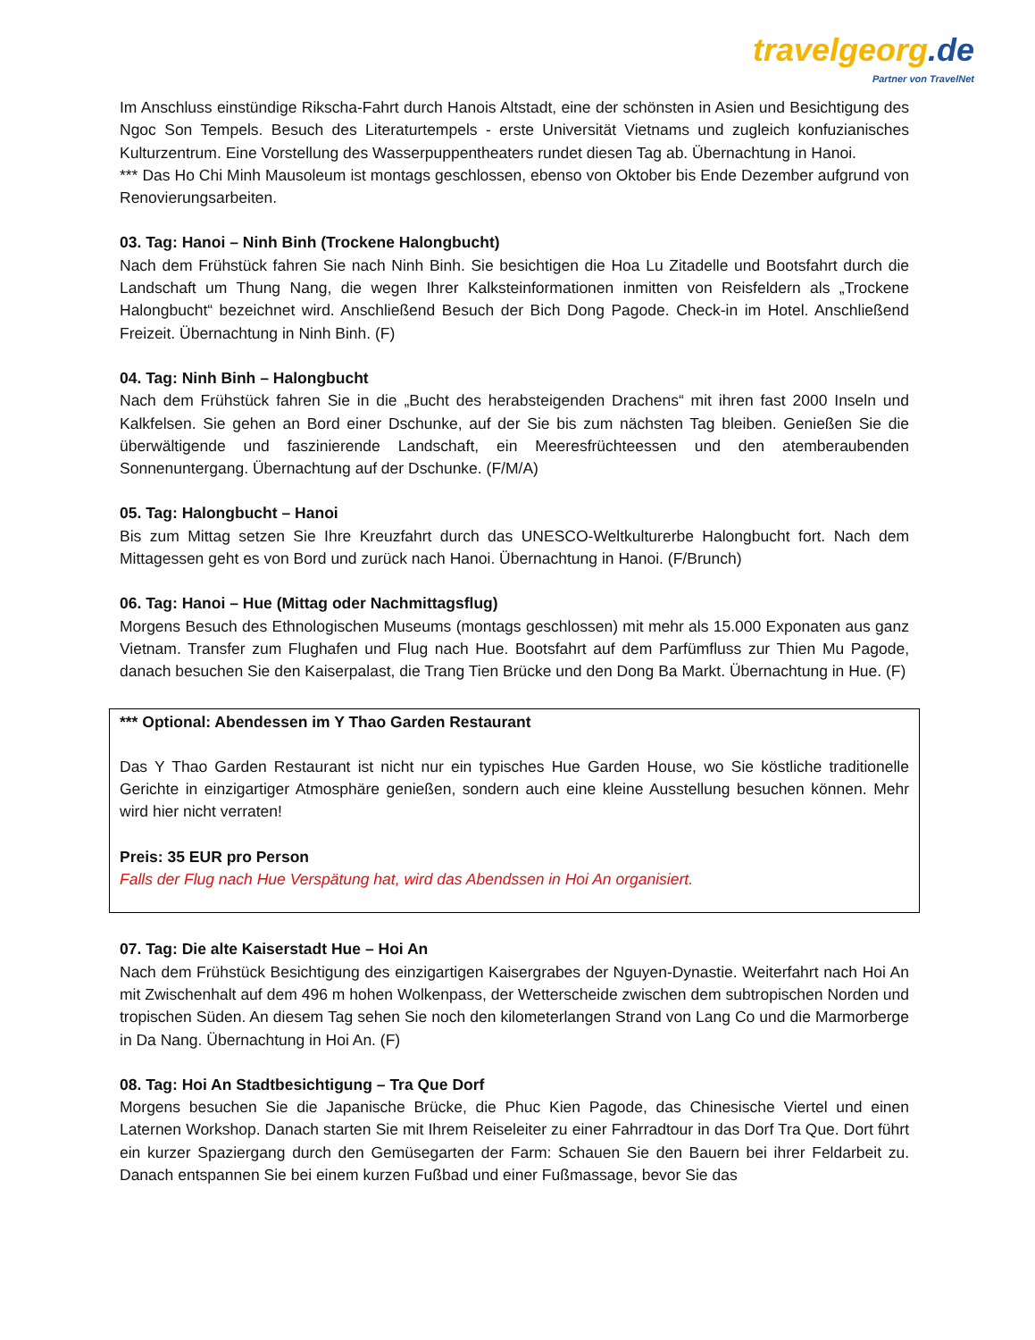travelgeorg.de
Partner von TravelNet
Im Anschluss einstündige Rikscha-Fahrt durch Hanois Altstadt, eine der schönsten in Asien und Besichtigung des Ngoc Son Tempels. Besuch des Literaturtempels - erste Universität Vietnams und zugleich konfuzianisches Kulturzentrum. Eine Vorstellung des Wasserpuppentheaters rundet diesen Tag ab. Übernachtung in Hanoi.
*** Das Ho Chi Minh Mausoleum ist montags geschlossen, ebenso von Oktober bis Ende Dezember aufgrund von Renovierungsarbeiten.
03. Tag: Hanoi – Ninh Binh (Trockene Halongbucht)
Nach dem Frühstück fahren Sie nach Ninh Binh. Sie besichtigen die Hoa Lu Zitadelle und Bootsfahrt durch die Landschaft um Thung Nang, die wegen Ihrer Kalksteinformationen inmitten von Reisfeldern als „Trockene Halongbucht“ bezeichnet wird. Anschließend Besuch der Bich Dong Pagode. Check-in im Hotel. Anschließend Freizeit. Übernachtung in Ninh Binh. (F)
04. Tag: Ninh Binh – Halongbucht
Nach dem Frühstück fahren Sie in die „Bucht des herabsteigenden Drachens“ mit ihren fast 2000 Inseln und Kalkfelsen. Sie gehen an Bord einer Dschunke, auf der Sie bis zum nächsten Tag bleiben. Genießen Sie die überwältigende und faszinierende Landschaft, ein Meeresfrüchteessen und den atemberaubenden Sonnenuntergang. Übernachtung auf der Dschunke. (F/M/A)
05. Tag: Halongbucht – Hanoi
Bis zum Mittag setzen Sie Ihre Kreuzfahrt durch das UNESCO-Weltkulturerbe Halongbucht fort. Nach dem Mittagessen geht es von Bord und zurück nach Hanoi. Übernachtung in Hanoi. (F/Brunch)
06. Tag: Hanoi – Hue (Mittag oder Nachmittagsflug)
Morgens Besuch des Ethnologischen Museums (montags geschlossen) mit mehr als 15.000 Exponaten aus ganz Vietnam. Transfer zum Flughafen und Flug nach Hue. Bootsfahrt auf dem Parfümfluss zur Thien Mu Pagode, danach besuchen Sie den Kaiserpalast, die Trang Tien Brücke und den Dong Ba Markt. Übernachtung in Hue. (F)
*** Optional: Abendessen im Y Thao Garden Restaurant
Das Y Thao Garden Restaurant ist nicht nur ein typisches Hue Garden House, wo Sie köstliche traditionelle Gerichte in einzigartiger Atmosphäre genießen, sondern auch eine kleine Ausstellung besuchen können. Mehr wird hier nicht verraten!
Preis: 35 EUR pro Person
Falls der Flug nach Hue Verspätung hat, wird das Abendssen in Hoi An organisiert.
07. Tag: Die alte Kaiserstadt Hue – Hoi An
Nach dem Frühstück Besichtigung des einzigartigen Kaisergrabes der Nguyen-Dynastie. Weiterfahrt nach Hoi An mit Zwischenhalt auf dem 496 m hohen Wolkenpass, der Wetterscheide zwischen dem subtropischen Norden und tropischen Süden. An diesem Tag sehen Sie noch den kilometerlangen Strand von Lang Co und die Marmorberge in Da Nang. Übernachtung in Hoi An. (F)
08. Tag: Hoi An Stadtbesichtigung – Tra Que Dorf
Morgens besuchen Sie die Japanische Brücke, die Phuc Kien Pagode, das Chinesische Viertel und einen Laternen Workshop. Danach starten Sie mit Ihrem Reiseleiter zu einer Fahrradtour in das Dorf Tra Que. Dort führt ein kurzer Spaziergang durch den Gemüsegarten der Farm: Schauen Sie den Bauern bei ihrer Feldarbeit zu. Danach entspannen Sie bei einem kurzen Fußbad und einer Fußmassage, bevor Sie das